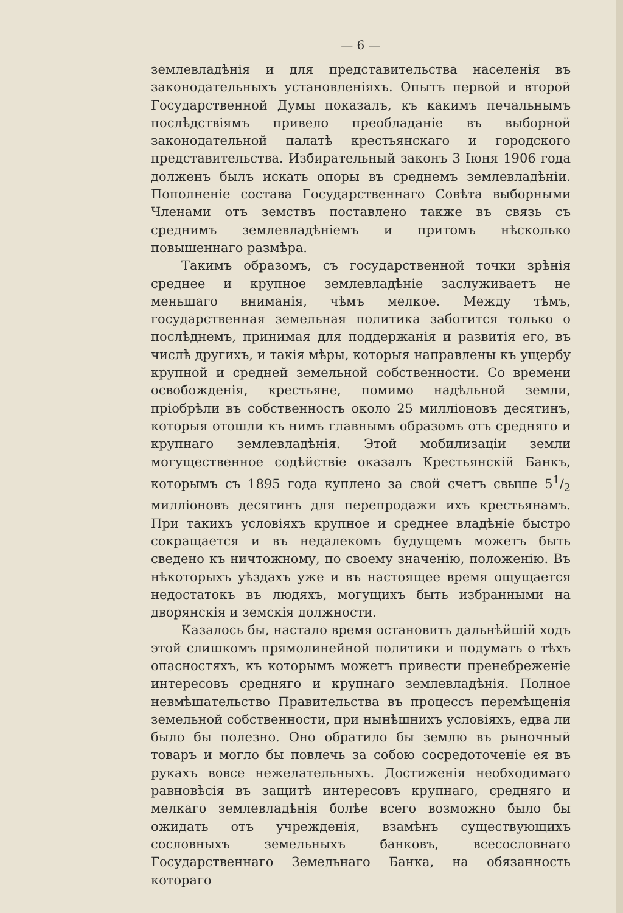— 6 —
землевладѣнія и для представительства населенія въ законодательныхъ установленіяхъ. Опытъ первой и второй Государственной Думы показалъ, къ какимъ печальнымъ послѣдствіямъ привело преобладаніе въ выборной законодательной палатѣ крестьянскаго и городского представительства. Избирательный законъ 3 Іюня 1906 года долженъ былъ искать опоры въ среднемъ землевладѣніи. Пополненіе состава Государственнаго Совѣта выборными Членами отъ земствъ поставлено также въ связь съ среднимъ землевладѣніемъ и притомъ нѣсколько повышеннаго размѣра.
Такимъ образомъ, съ государственной точки зрѣнія среднее и крупное землевладѣніе заслуживаетъ не меньшаго вниманія, чѣмъ мелкое. Между тѣмъ, государственная земельная политика заботится только о послѣднемъ, принимая для поддержанія и развитія его, въ числѣ другихъ, и такія мѣры, которыя направлены къ ущербу крупной и средней земельной собственности. Со времени освобожденія, крестьяне, помимо надѣльной земли, пріобрѣли въ собственность около 25 милліоновъ десятинъ, которыя отошли къ нимъ главнымъ образомъ отъ средняго и крупнаго землевладѣнія. Этой мобилизаціи земли могущественное содѣйствіе оказалъ Крестьянскій Банкъ, которымъ съ 1895 года куплено за свой счетъ свыше 51/2 милліоновъ десятинъ для перепродажи ихъ крестьянамъ. При такихъ условіяхъ крупное и среднее владѣніе быстро сокращается и въ недалекомъ будущемъ можетъ быть сведено къ ничтожному, по своему значенію, положенію. Въ нѣкоторыхъ уѣздахъ уже и въ настоящее время ощущается недостатокъ въ людяхъ, могущихъ быть избранными на дворянскія и земскія должности.
Казалось бы, настало время остановить дальнѣйшій ходъ этой слишкомъ прямолинейной политики и подумать о тѣхъ опасностяхъ, къ которымъ можетъ привести пренебреженіе интересовъ средняго и крупнаго землевладѣнія. Полное невмѣшательство Правительства въ процессъ перемѣщенія земельной собственности, при нынѣшнихъ условіяхъ, едва ли было бы полезно. Оно обратило бы землю въ рыночный товаръ и могло бы повлечь за собою сосредоточеніе ея въ рукахъ вовсе нежелательныхъ. Достиженія необходимаго равновѣсія въ защитѣ интересовъ крупнаго, средняго и мелкаго землевладѣнія болѣе всего возможно было бы ожидать отъ учрежденія, взамѣнъ существующихъ сословныхъ земельныхъ банковъ, всесословнаго Государственнаго Земельнаго Банка, на обязанность котораго